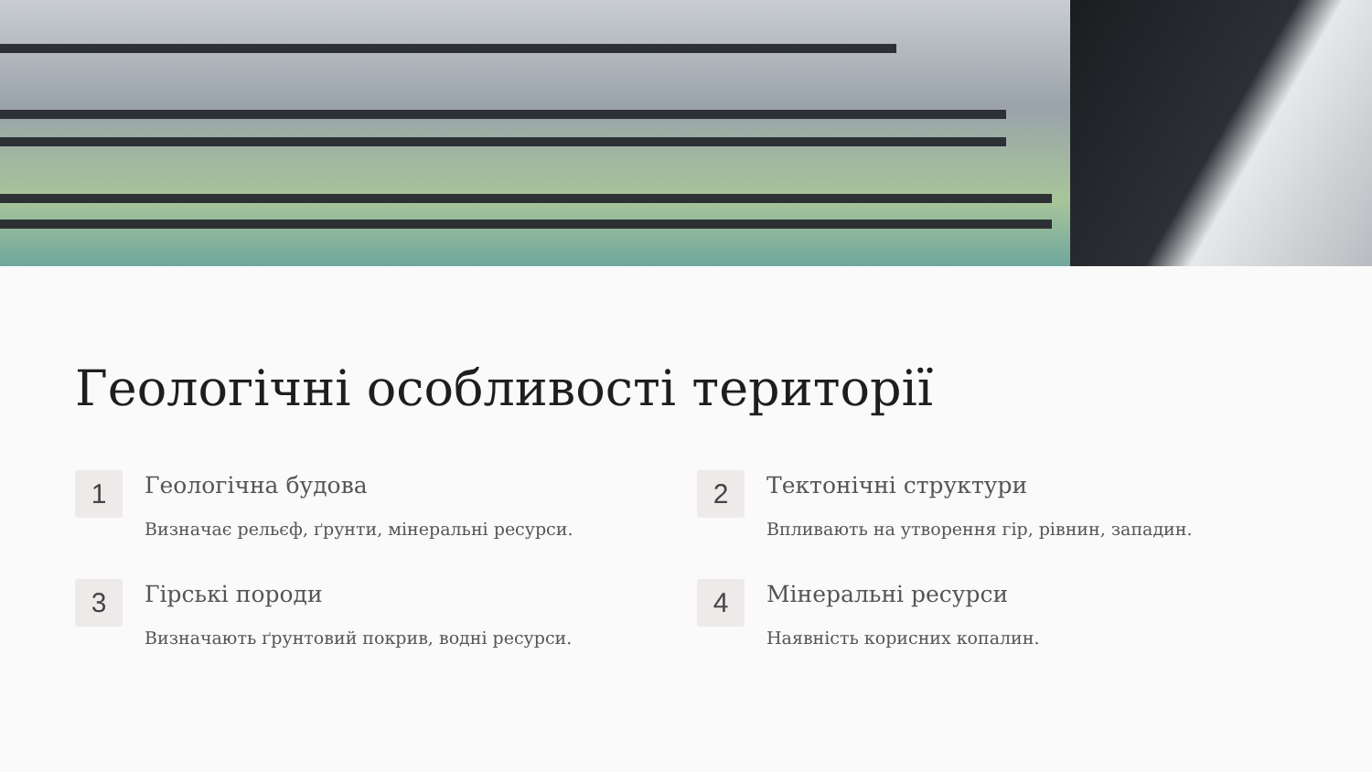Геологічні особливості території
1
Геологічна будова
Визначає рельєф, ґрунти, мінеральні ресурси.
2
Тектонічні структури
Впливають на утворення гір, рівнин, западин.
3
Гірські породи
Визначають ґрунтовий покрив, водні ресурси.
4
Мінеральні ресурси
Наявність корисних копалин.